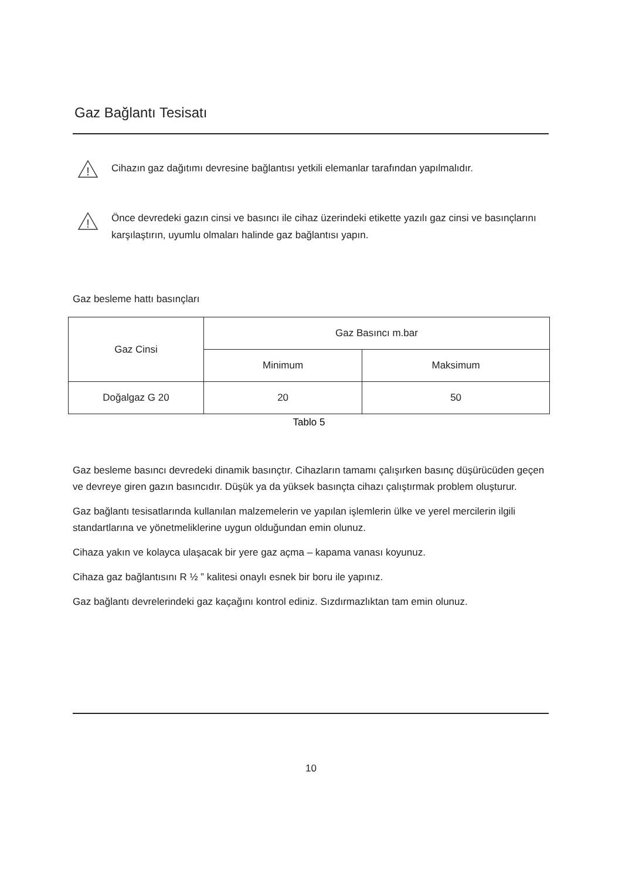Gaz Bağlantı Tesisatı
!
Cihazın gaz dağıtımı devresine bağlantısı yetkili elemanlar tarafından yapılmalıdır.
!
Önce devredeki gazın cinsi ve basıncı ile cihaz üzerindeki etikette yazılı gaz cinsi ve basınçlarını karşılaştırın, uyumlu olmaları halinde gaz bağlantısı yapın.
Gaz besleme hattı basınçları
| Gaz Cinsi | Gaz Basıncı m.bar | |
| --- | --- | --- |
| | Minimum | Maksimum |
| Doğalgaz G 20 | 20 | 50 |
Tablo 5
Gaz besleme basıncı devredeki dinamik basınçtır. Cihazların tamamı çalışırken basınç düşürücüden geçen ve devreye giren gazın basıncıdır. Düşük ya da yüksek basınçta cihazı çalıştırmak problem oluşturur.
Gaz bağlantı tesisatlarında kullanılan malzemelerin ve yapılan işlemlerin ülke ve yerel mercilerin ilgili standartlarına ve yönetmeliklerine uygun olduğundan emin olunuz.
Cihaza yakın ve kolayca ulaşacak bir yere gaz açma – kapama vanası koyunuz.
Cihaza gaz bağlantısını R ½ ” kalitesi onaylı esnek bir boru ile yapınız.
Gaz bağlantı devrelerindeki gaz kaçağını kontrol ediniz. Sızdırmazlıktan tam emin olunuz.
10